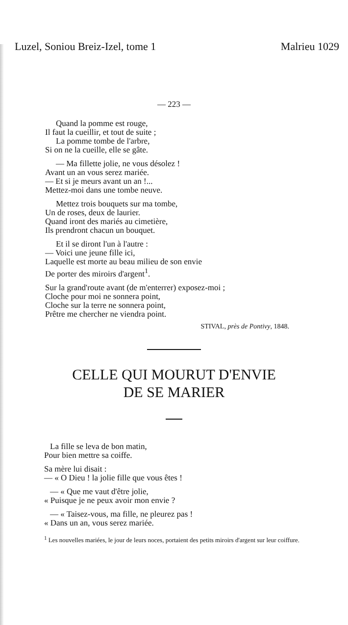Luzel, Soniou Breiz-Izel, tome 1 Malrieu 1029
— 223 —
Quand la pomme est rouge,
Il faut la cueillir, et tout de suite ;
La pomme tombe de l'arbre,
Si on ne la cueille, elle se gâte.
— Ma fillette jolie, ne vous désolez !
Avant un an vous serez mariée.
— Et si je meurs avant un an !...
Mettez-moi dans une tombe neuve.
Mettez trois bouquets sur ma tombe,
Un de roses, deux de laurier.
Quand iront des mariés au cimetière,
Ils prendront chacun un bouquet.
Et il se diront l'un à l'autre :
— Voici une jeune fille ici,
Laquelle est morte au beau milieu de son envie
De porter des miroirs d'argent<sup>1</sup>.
Sur la grand'route avant (de m'enterrer) exposez-moi ;
Cloche pour moi ne sonnera point,
Cloche sur la terre ne sonnera point,
Prêtre me chercher ne viendra point.
STIVAL, près de Pontivy, 1848.
CELLE QUI MOURUT D'ENVIE
DE SE MARIER
La fille se leva de bon matin,
Pour bien mettre sa coiffe.
Sa mère lui disait :
— « O Dieu ! la jolie fille que vous êtes !
— « Que me vaut d'être jolie,
« Puisque je ne peux avoir mon envie ?
— « Taisez-vous, ma fille, ne pleurez pas !
« Dans un an, vous serez mariée.
<sup>1</sup> Les nouvelles mariées, le jour de leurs noces, portaient des petits miroirs d'argent sur leur coiffure.